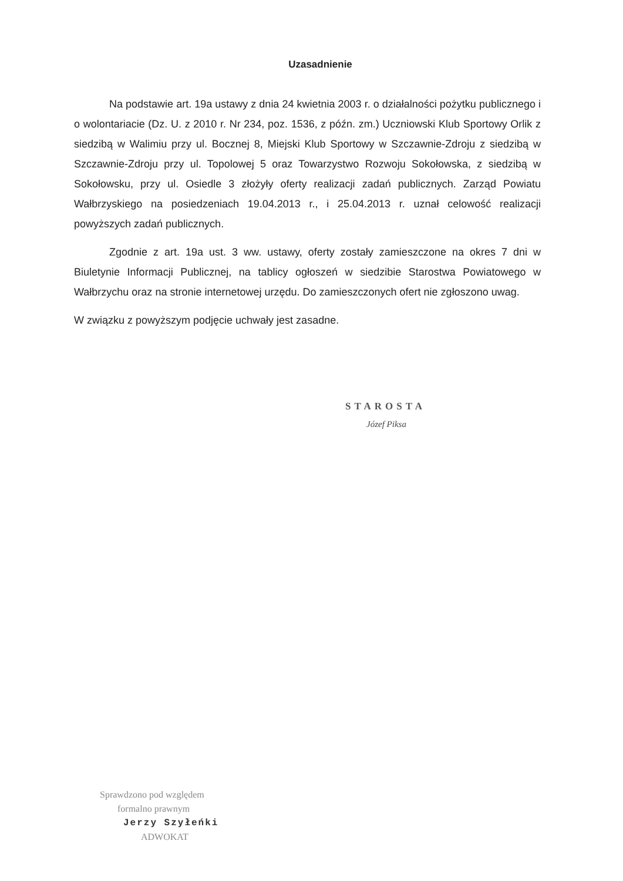Uzasadnienie
Na podstawie art. 19a ustawy z dnia 24 kwietnia 2003 r. o działalności pożytku publicznego i o wolontariacie (Dz. U. z 2010 r. Nr 234, poz. 1536, z późn. zm.) Uczniowski Klub Sportowy Orlik z siedzibą w Walimiu przy ul. Bocznej 8, Miejski Klub Sportowy w Szczawnie-Zdroju z siedzibą w Szczawnie-Zdroju przy ul. Topolowej 5 oraz Towarzystwo Rozwoju Sokołowska, z siedzibą w Sokołowsku, przy ul. Osiedle 3 złożyły oferty realizacji zadań publicznych. Zarząd Powiatu Wałbrzyskiego na posiedzeniach 19.04.2013 r., i 25.04.2013 r. uznał celowość realizacji powyższych zadań publicznych.
Zgodnie z art. 19a ust. 3 ww. ustawy, oferty zostały zamieszczone na okres 7 dni w Biuletynie Informacji Publicznej, na tablicy ogłoszeń w siedzibie Starostwa Powiatowego w Wałbrzychu oraz na stronie internetowej urzędu. Do zamieszczonych ofert nie zgłoszono uwag.
W związku z powyższym podjęcie uchwały jest zasadne.
STAROSTA
Józef Piksa
Sprawdzono pod względem
formalno prawnym
Jerzy Szyłeńki
ADWOKAT